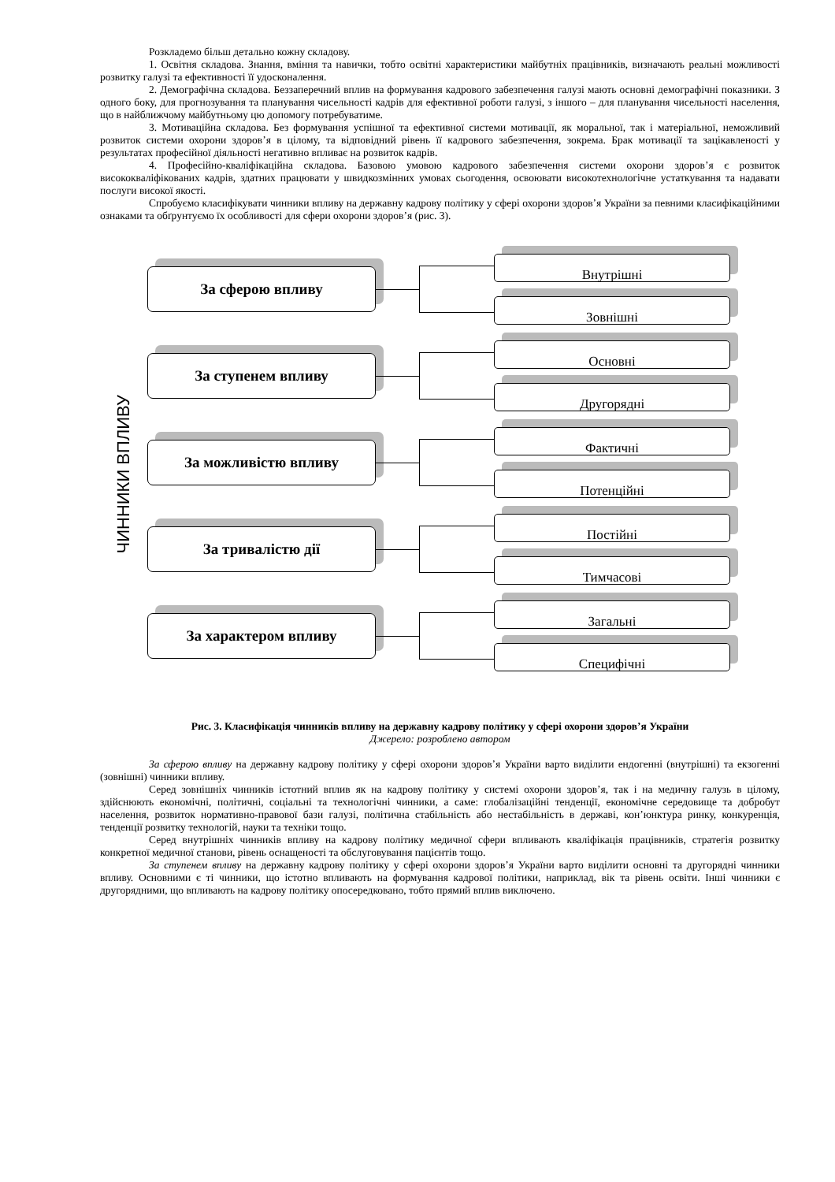Розкладемо більш детально кожну складову.
1. Освітня складова. Знання, вміння та навички, тобто освітні характеристики майбутніх працівників, визначають реальні можливості розвитку галузі та ефективності її удосконалення.
2. Демографічна складова. Беззаперечний вплив на формування кадрового забезпечення галузі мають основні демографічні показники. З одного боку, для прогнозування та планування чисельності кадрів для ефективної роботи галузі, з іншого – для планування чисельності населення, що в найближчому майбутньому цю допомогу потребуватиме.
3. Мотиваційна складова. Без формування успішної та ефективної системи мотивації, як моральної, так і матеріальної, неможливий розвиток системи охорони здоров’я в цілому, та відповідний рівень її кадрового забезпечення, зокрема. Брак мотивації та зацікавленості у результатах професійної діяльності негативно впливає на розвиток кадрів.
4. Професійно-кваліфікаційна складова. Базовою умовою кадрового забезпечення системи охорони здоров’я є розвиток висококваліфікованих кадрів, здатних працювати у швидкозмінних умовах сьогодення, освоювати високотехнологічне устаткування та надавати послуги високої якості.
Спробуємо класифікувати чинники впливу на державну кадрову політику у сфері охорони здоров’я України за певними класифікаційними ознаками та обґрунтуємо їх особливості для сфери охорони здоров’я (рис. 3).
ЧИННИКИ ВПЛИВУ
За сферою впливу
Внутрішні
Зовнішні
За ступенем впливу
Основні
Другорядні
За можливістю впливу
Фактичні
Потенційні
За тривалістю дії
Постійні
Тимчасові
За характером впливу
Загальні
Специфічні
Рис. 3. Класифікація чинників впливу на державну кадрову політику у сфері охорони здоров’я України
Джерело: розроблено автором
За сферою впливу на державну кадрову політику у сфері охорони здоров’я України варто виділити ендогенні (внутрішні) та екзогенні (зовнішні) чинники впливу.
Серед зовнішніх чинників істотний вплив як на кадрову політику у системі охорони здоров’я, так і на медичну галузь в цілому, здійснюють економічні, політичні, соціальні та технологічні чинники, а саме: глобалізаційні тенденції, економічне середовище та добробут населення, розвиток нормативно-правової бази галузі, політична стабільність або нестабільність в державі, кон’юнктура ринку, конкуренція, тенденції розвитку технологій, науки та техніки тощо.
Серед внутрішніх чинників впливу на кадрову політику медичної сфери впливають кваліфікація працівників, стратегія розвитку конкретної медичної станови, рівень оснащеності та обслуговування пацієнтів тощо.
За ступенем впливу на державну кадрову політику у сфері охорони здоров’я України варто виділити основні та другорядні чинники впливу. Основними є ті чинники, що істотно впливають на формування кадрової політики, наприклад, вік та рівень освіти. Інші чинники є другорядними, що впливають на кадрову політику опосередковано, тобто прямий вплив виключено.